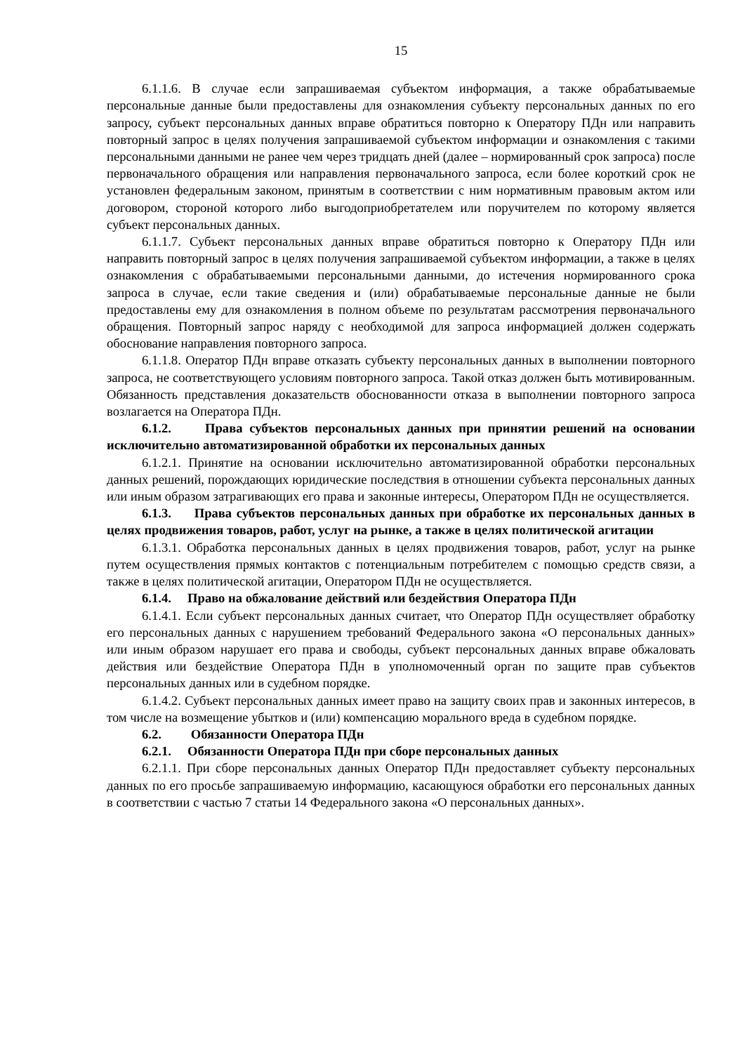15
6.1.1.6. В случае если запрашиваемая субъектом информация, а также обрабатываемые персональные данные были предоставлены для ознакомления субъекту персональных данных по его запросу, субъект персональных данных вправе обратиться повторно к Оператору ПДн или направить повторный запрос в целях получения запрашиваемой субъектом информации и ознакомления с такими персональными данными не ранее чем через тридцать дней (далее – нормированный срок запроса) после первоначального обращения или направления первоначального запроса, если более короткий срок не установлен федеральным законом, принятым в соответствии с ним нормативным правовым актом или договором, стороной которого либо выгодоприобретателем или поручителем по которому является субъект персональных данных.
6.1.1.7. Субъект персональных данных вправе обратиться повторно к Оператору ПДн или направить повторный запрос в целях получения запрашиваемой субъектом информации, а также в целях ознакомления с обрабатываемыми персональными данными, до истечения нормированного срока запроса в случае, если такие сведения и (или) обрабатываемые персональные данные не были предоставлены ему для ознакомления в полном объеме по результатам рассмотрения первоначального обращения. Повторный запрос наряду с необходимой для запроса информацией должен содержать обоснование направления повторного запроса.
6.1.1.8. Оператор ПДн вправе отказать субъекту персональных данных в выполнении повторного запроса, не соответствующего условиям повторного запроса. Такой отказ должен быть мотивированным. Обязанность представления доказательств обоснованности отказа в выполнении повторного запроса возлагается на Оператора ПДн.
6.1.2. Права субъектов персональных данных при принятии решений на основании исключительно автоматизированной обработки их персональных данных
6.1.2.1. Принятие на основании исключительно автоматизированной обработки персональных данных решений, порождающих юридические последствия в отношении субъекта персональных данных или иным образом затрагивающих его права и законные интересы, Оператором ПДн не осуществляется.
6.1.3. Права субъектов персональных данных при обработке их персональных данных в целях продвижения товаров, работ, услуг на рынке, а также в целях политической агитации
6.1.3.1. Обработка персональных данных в целях продвижения товаров, работ, услуг на рынке путем осуществления прямых контактов с потенциальным потребителем с помощью средств связи, а также в целях политической агитации, Оператором ПДн не осуществляется.
6.1.4. Право на обжалование действий или бездействия Оператора ПДн
6.1.4.1. Если субъект персональных данных считает, что Оператор ПДн осуществляет обработку его персональных данных с нарушением требований Федерального закона «О персональных данных» или иным образом нарушает его права и свободы, субъект персональных данных вправе обжаловать действия или бездействие Оператора ПДн в уполномоченный орган по защите прав субъектов персональных данных или в судебном порядке.
6.1.4.2. Субъект персональных данных имеет право на защиту своих прав и законных интересов, в том числе на возмещение убытков и (или) компенсацию морального вреда в судебном порядке.
6.2. Обязанности Оператора ПДн
6.2.1. Обязанности Оператора ПДн при сборе персональных данных
6.2.1.1. При сборе персональных данных Оператор ПДн предоставляет субъекту персональных данных по его просьбе запрашиваемую информацию, касающуюся обработки его персональных данных в соответствии с частью 7 статьи 14 Федерального закона «О персональных данных».